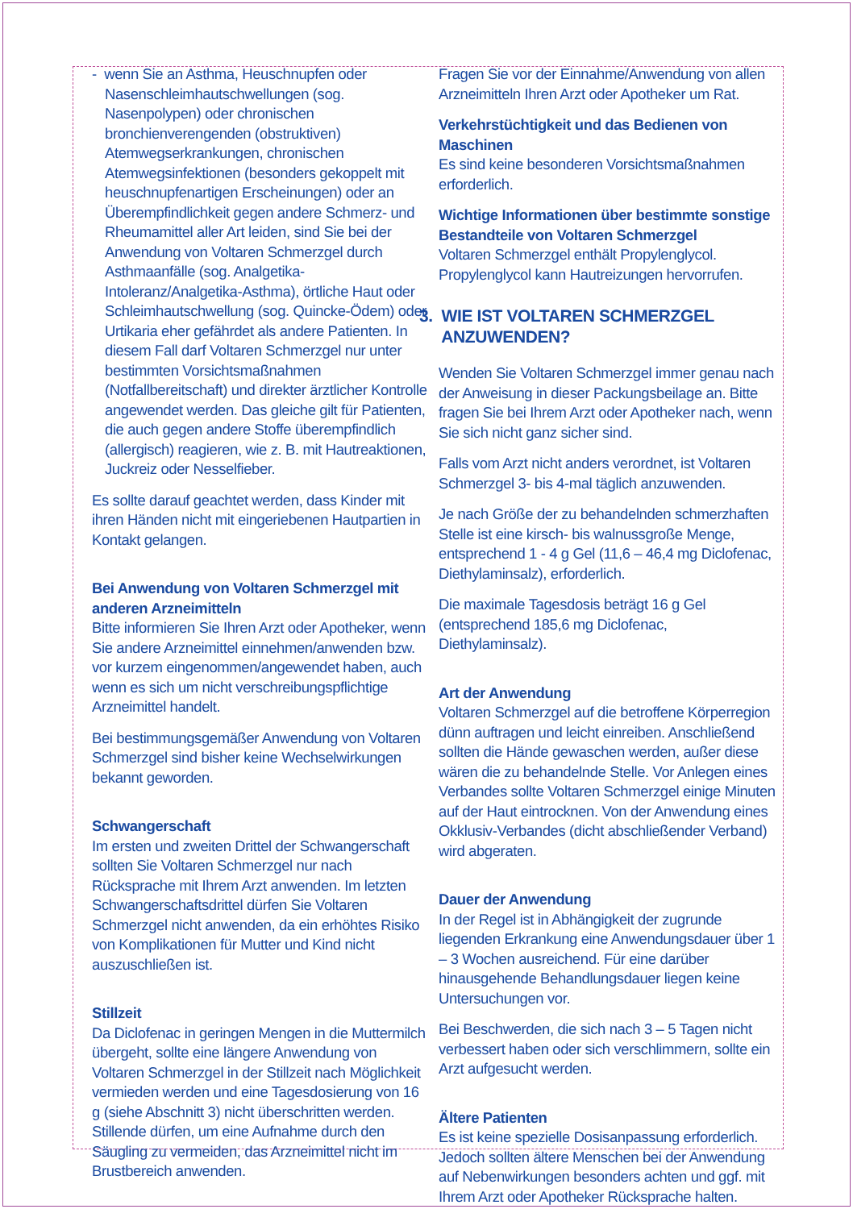- wenn Sie an Asthma, Heuschnupfen oder Nasenschleimhautschwellungen (sog. Nasenpolypen) oder chronischen bronchienverengenden (obstruktiven) Atemwegserkrankungen, chronischen Atemwegsinfektionen (besonders gekoppelt mit heuschnupfenartigen Erscheinungen) oder an Überempfindlichkeit gegen andere Schmerz- und Rheumamittel aller Art leiden, sind Sie bei der Anwendung von Voltaren Schmerzgel durch Asthmaanfälle (sog. Analgetika-Intoleranz/Analgetika-Asthma), örtliche Haut oder Schleimhautschwellung (sog. Quincke-Ödem) oder Urtikaria eher gefährdet als andere Patienten. In diesem Fall darf Voltaren Schmerzgel nur unter bestimmten Vorsichtsmaßnahmen (Notfallbereitschaft) und direkter ärztlicher Kontrolle angewendet werden. Das gleiche gilt für Patienten, die auch gegen andere Stoffe überempfindlich (allergisch) reagieren, wie z. B. mit Hautreaktionen, Juckreiz oder Nesselfieber.
Es sollte darauf geachtet werden, dass Kinder mit ihren Händen nicht mit eingeriebenen Hautpartien in Kontakt gelangen.
Bei Anwendung von Voltaren Schmerzgel mit anderen Arzneimitteln
Bitte informieren Sie Ihren Arzt oder Apotheker, wenn Sie andere Arzneimittel einnehmen/anwenden bzw. vor kurzem eingenommen/angewendet haben, auch wenn es sich um nicht verschreibungspflichtige Arzneimittel handelt.
Bei bestimmungsgemäßer Anwendung von Voltaren Schmerzgel sind bisher keine Wechselwirkungen bekannt geworden.
Schwangerschaft
Im ersten und zweiten Drittel der Schwangerschaft sollten Sie Voltaren Schmerzgel nur nach Rücksprache mit Ihrem Arzt anwenden. Im letzten Schwangerschaftsdrittel dürfen Sie Voltaren Schmerzgel nicht anwenden, da ein erhöhtes Risiko von Komplikationen für Mutter und Kind nicht auszuschließen ist.
Stillzeit
Da Diclofenac in geringen Mengen in die Muttermilch übergeht, sollte eine längere Anwendung von Voltaren Schmerzgel in der Stillzeit nach Möglichkeit vermieden werden und eine Tagesdosierung von 16 g (siehe Abschnitt 3) nicht überschritten werden. Stillende dürfen, um eine Aufnahme durch den Säugling zu vermeiden, das Arzneimittel nicht im Brustbereich anwenden.
Fragen Sie vor der Einnahme/Anwendung von allen Arzneimitteln Ihren Arzt oder Apotheker um Rat.
Verkehrstüchtigkeit und das Bedienen von Maschinen
Es sind keine besonderen Vorsichtsmaßnahmen erforderlich.
Wichtige Informationen über bestimmte sonstige Bestandteile von Voltaren Schmerzgel
Voltaren Schmerzgel enthält Propylenglycol. Propylenglycol kann Hautreizungen hervorrufen.
3. WIE IST VOLTAREN SCHMERZGEL
ANZUWENDEN?
Wenden Sie Voltaren Schmerzgel immer genau nach der Anweisung in dieser Packungsbeilage an. Bitte fragen Sie bei Ihrem Arzt oder Apotheker nach, wenn Sie sich nicht ganz sicher sind.
Falls vom Arzt nicht anders verordnet, ist Voltaren Schmerzgel 3- bis 4-mal täglich anzuwenden.
Je nach Größe der zu behandelnden schmerzhaften Stelle ist eine kirsch- bis walnussgroße Menge, entsprechend 1 - 4 g Gel (11,6 – 46,4 mg Diclofenac, Diethylaminsalz), erforderlich.
Die maximale Tagesdosis beträgt 16 g Gel (entsprechend 185,6 mg Diclofenac, Diethylaminsalz).
Art der Anwendung
Voltaren Schmerzgel auf die betroffene Körperregion dünn auftragen und leicht einreiben. Anschließend sollten die Hände gewaschen werden, außer diese wären die zu behandelnde Stelle. Vor Anlegen eines Verbandes sollte Voltaren Schmerzgel einige Minuten auf der Haut eintrocknen. Von der Anwendung eines Okklusiv-Verbandes (dicht abschließender Verband) wird abgeraten.
Dauer der Anwendung
In der Regel ist in Abhängigkeit der zugrunde liegenden Erkrankung eine Anwendungsdauer über 1 – 3 Wochen ausreichend. Für eine darüber hinausgehende Behandlungsdauer liegen keine Untersuchungen vor.
Bei Beschwerden, die sich nach 3 – 5 Tagen nicht verbessert haben oder sich verschlimmern, sollte ein Arzt aufgesucht werden.
Ältere Patienten
Es ist keine spezielle Dosisanpassung erforderlich. Jedoch sollten ältere Menschen bei der Anwendung auf Nebenwirkungen besonders achten und ggf. mit Ihrem Arzt oder Apotheker Rücksprache halten.